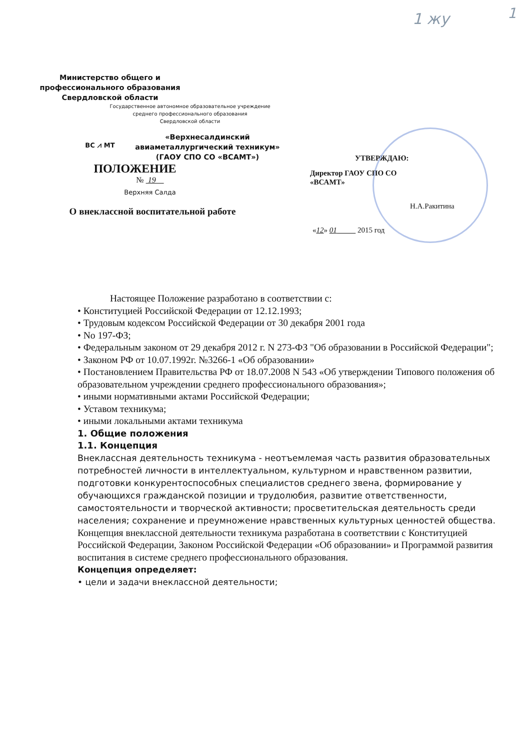1
1 жу
Министерство общего и
профессионального образования
Свердловской области
Государственное автономное образовательное учреждение
среднего профессионального образования
Свердловской области
ВС ⩘ МТ
«Верхнесалдинский
авиаметаллургический техникум»
(ГАОУ СПО СО «ВСАМТ»)
ПОЛОЖЕНИЕ
№ 19
Верхняя Салда
О внеклассной воспитательной работе
УТВЕРЖДАЮ:
Директор ГАОУ СПО СО
«ВСАМТ»
Н.А.Ракитина
«12» 01 2015 год
Настоящее Положение разработано в соответствии с:
• Конституцией Российской Федерации от 12.12.1993;
• Трудовым кодексом Российской Федерации от 30 декабря 2001 года
• No 197-ФЗ;
• Федеральным законом от 29 декабря 2012 г. N 273-ФЗ "Об образовании в Российской Федерации";
• Законом РФ от 10.07.1992г. №3266-1 «Об образовании»
• Постановлением Правительства РФ от 18.07.2008 N 543 «Об утверждении Типового положения об образовательном учреждении среднего профессионального образования»;
• иными нормативными актами Российской Федерации;
• Уставом техникума;
• иными локальными актами техникума
1. Общие положения
1.1. Концепция
Внеклассная деятельность техникума - неотъемлемая часть развития образовательных потребностей личности в интеллектуальном, культурном и нравственном развитии, подготовки конкурентоспособных специалистов среднего звена, формирование у обучающихся гражданской позиции и трудолюбия, развитие ответственности, самостоятельности и творческой активности; просветительская деятельность среди населения; сохранение и преумножение нравственных культурных ценностей общества.
Концепция внеклассной деятельности техникума разработана в соответствии с Конституцией Российской Федерации, Законом Российской Федерации «Об образовании» и Программой развития воспитания в системе среднего профессионального образования.
Концепция определяет:
• цели и задачи внеклассной деятельности;